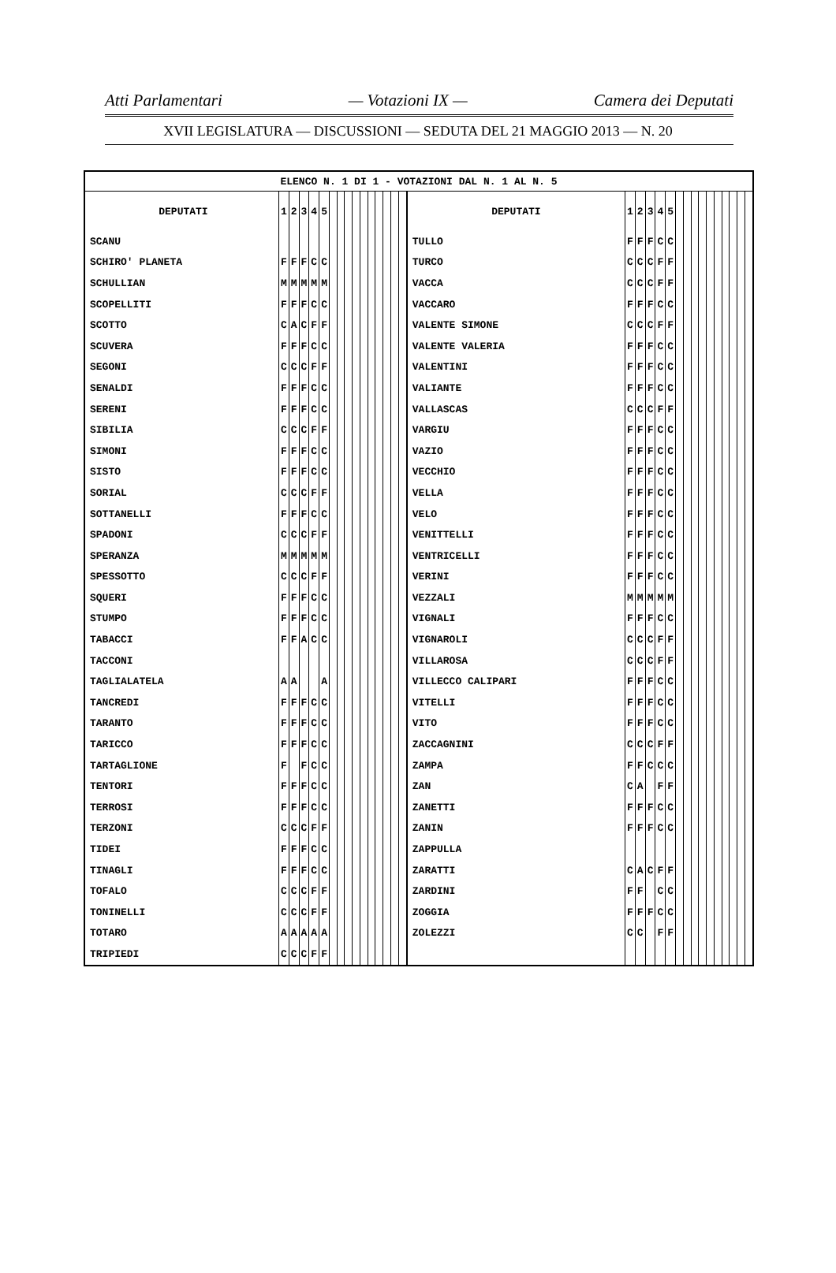Atti Parlamentari — Votazioni IX — Camera dei Deputati
XVII LEGISLATURA — DISCUSSIONI — SEDUTA DEL 21 MAGGIO 2013 — N. 20
| ELENCO N. 1 DI 1 - VOTAZIONI DAL N. 1 AL N. 5 | | | | | | | | | | | | | | | | | | | | | | | | | | | | | | | |
| DEPUTATI | 1 | 2 | 3 | 4 | 5 | | | | | | | | | | | DEPUTATI | 1 | 2 | 3 | 4 | 5 | | | | | | | | | | |
| SCANU | | | | | | | | | | | | | | | | TULLO | F | F | F | C | C | | | | | | | | | | |
| SCHIRO' PLANETA | F | F | F | C | C | | | | | | | | | | | TURCO | C | C | C | F | F | | | | | | | | | | |
| SCHULLIAN | M | M | M | M | M | | | | | | | | | | | VACCA | C | C | C | F | F | | | | | | | | | | |
| SCOPELLITI | F | F | F | C | C | | | | | | | | | | | VACCARO | F | F | F | C | C | | | | | | | | | | |
| SCOTTO | C | A | C | F | F | | | | | | | | | | | VALENTE SIMONE | C | C | C | F | F | | | | | | | | | | |
| SCUVERA | F | F | F | C | C | | | | | | | | | | | VALENTE VALERIA | F | F | F | C | C | | | | | | | | | | |
| SEGONI | C | C | C | F | F | | | | | | | | | | | VALENTINI | F | F | F | C | C | | | | | | | | | | |
| SENALDI | F | F | F | C | C | | | | | | | | | | | VALIANTE | F | F | F | C | C | | | | | | | | | | |
| SERENI | F | F | F | C | C | | | | | | | | | | | VALLASCAS | C | C | C | F | F | | | | | | | | | | |
| SIBILIA | C | C | C | F | F | | | | | | | | | | | VARGIU | F | F | F | C | C | | | | | | | | | | |
| SIMONI | F | F | F | C | C | | | | | | | | | | | VAZIO | F | F | F | C | C | | | | | | | | | | |
| SISTO | F | F | F | C | C | | | | | | | | | | | VECCHIO | F | F | F | C | C | | | | | | | | | | |
| SORIAL | C | C | C | F | F | | | | | | | | | | | VELLA | F | F | F | C | C | | | | | | | | | | |
| SOTTANELLI | F | F | F | C | C | | | | | | | | | | | VELO | F | F | F | C | C | | | | | | | | | | |
| SPADONI | C | C | C | F | F | | | | | | | | | | | VENITTELLI | F | F | F | C | C | | | | | | | | | | |
| SPERANZA | M | M | M | M | M | | | | | | | | | | | VENTRICELLI | F | F | F | C | C | | | | | | | | | | |
| SPESSOTTO | C | C | C | F | F | | | | | | | | | | | VERINI | F | F | F | C | C | | | | | | | | | | |
| SQUERI | F | F | F | C | C | | | | | | | | | | | VEZZALI | M | M | M | M | M | | | | | | | | | | |
| STUMPO | F | F | F | C | C | | | | | | | | | | | VIGNALI | F | F | F | C | C | | | | | | | | | | |
| TABACCI | F | F | A | C | C | | | | | | | | | | | VIGNAROLI | C | C | C | F | F | | | | | | | | | | |
| TACCONI | | | | | | | | | | | | | | | | VILLAROSA | C | C | C | F | F | | | | | | | | | | |
| TAGLIALATELA | A | A | | | A | | | | | | | | | | | VILLECCO CALIPARI | F | F | F | C | C | | | | | | | | | | |
| TANCREDI | F | F | F | C | C | | | | | | | | | | | VITELLI | F | F | F | C | C | | | | | | | | | | |
| TARANTO | F | F | F | C | C | | | | | | | | | | | VITO | F | F | F | C | C | | | | | | | | | | |
| TARICCO | F | F | F | C | C | | | | | | | | | | | ZACCAGNINI | C | C | C | F | F | | | | | | | | | | |
| TARTAGLIONE | F | | F | C | C | | | | | | | | | | | ZAMPA | F | F | C | C | C | | | | | | | | | | |
| TENTORI | F | F | F | C | C | | | | | | | | | | | ZAN | C | A | | F | F | | | | | | | | | | |
| TERROSI | F | F | F | C | C | | | | | | | | | | | ZANETTI | F | F | F | C | C | | | | | | | | | | |
| TERZONI | C | C | C | F | F | | | | | | | | | | | ZANIN | F | F | F | C | C | | | | | | | | | | |
| TIDEI | F | F | F | C | C | | | | | | | | | | | ZAPPULLA | | | | | | | | | | | | | | | |
| TINAGLI | F | F | F | C | C | | | | | | | | | | | ZARATTI | C | A | C | F | F | | | | | | | | | | |
| TOFALO | C | C | C | F | F | | | | | | | | | | | ZARDINI | F | F | | C | C | | | | | | | | | | |
| TONINELLI | C | C | C | F | F | | | | | | | | | | | ZOGGIA | F | F | F | C | C | | | | | | | | | | |
| TOTARO | A | A | A | A | A | | | | | | | | | | | ZOLEZZI | C | C | | F | F | | | | | | | | | | |
| TRIPIEDI | C | C | C | F | F | | | | | | | | | | | | | | | | | | | | | | | | | | |